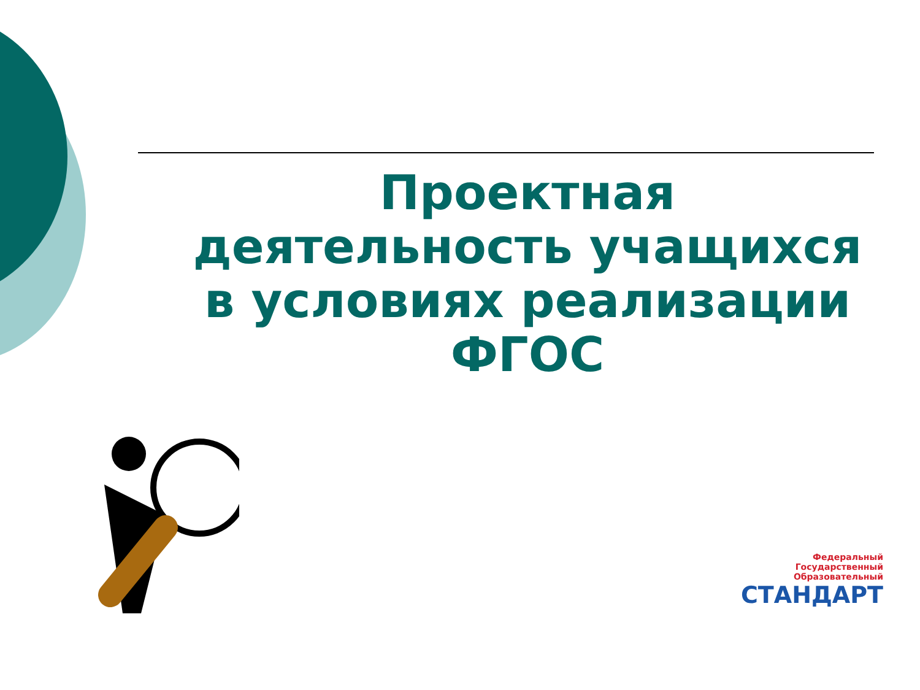Проектная деятельность учащихся в условиях реализации ФГОС
Федеральный
Государственный
Образовательный
СТАНДАРТ